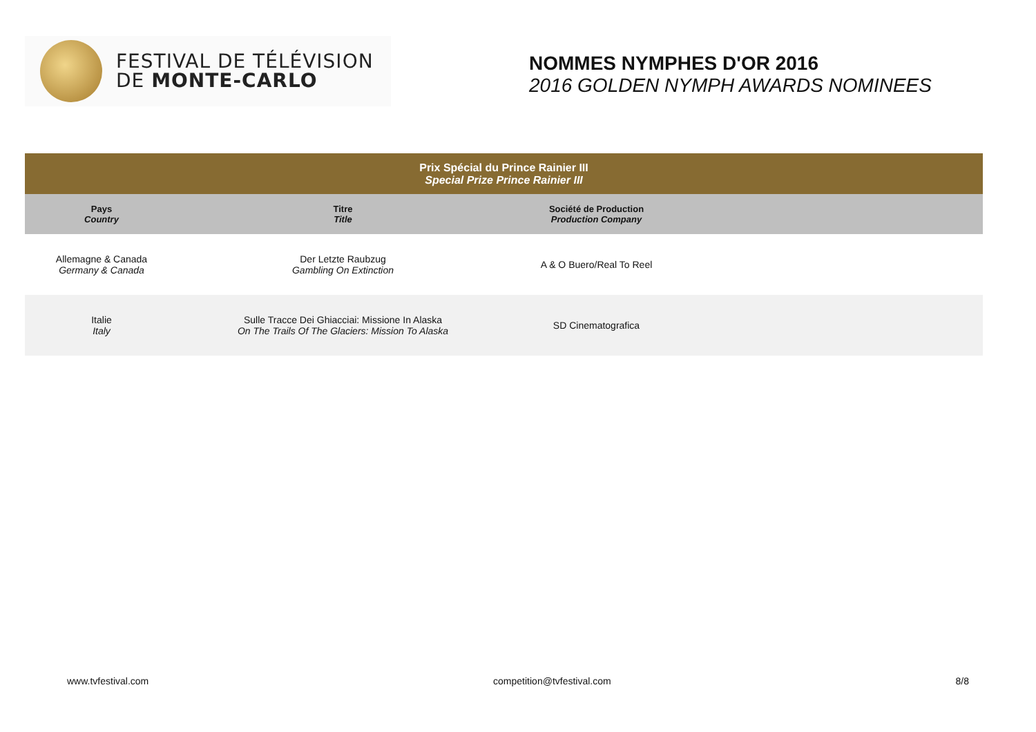FESTIVAL DE TÉLÉVISION
DE MONTE-CARLO
NOMMES NYMPHES D'OR 2016
2016 GOLDEN NYMPH AWARDS NOMINEES
| Prix Spécial du Prince Rainier III Special Prize Prince Rainier III | | | |
| --- | --- | --- | --- |
| Pays Country | Titre Title | Société de Production Production Company | |
| Allemagne & Canada Germany & Canada | Der Letzte Raubzug Gambling On Extinction | A & O Buero/Real To Reel | |
| Italie Italy | Sulle Tracce Dei Ghiacciai: Missione In Alaska On The Trails Of The Glaciers: Mission To Alaska | SD Cinematografica | |
www.tvfestival.com competition@tvfestival.com 8/8